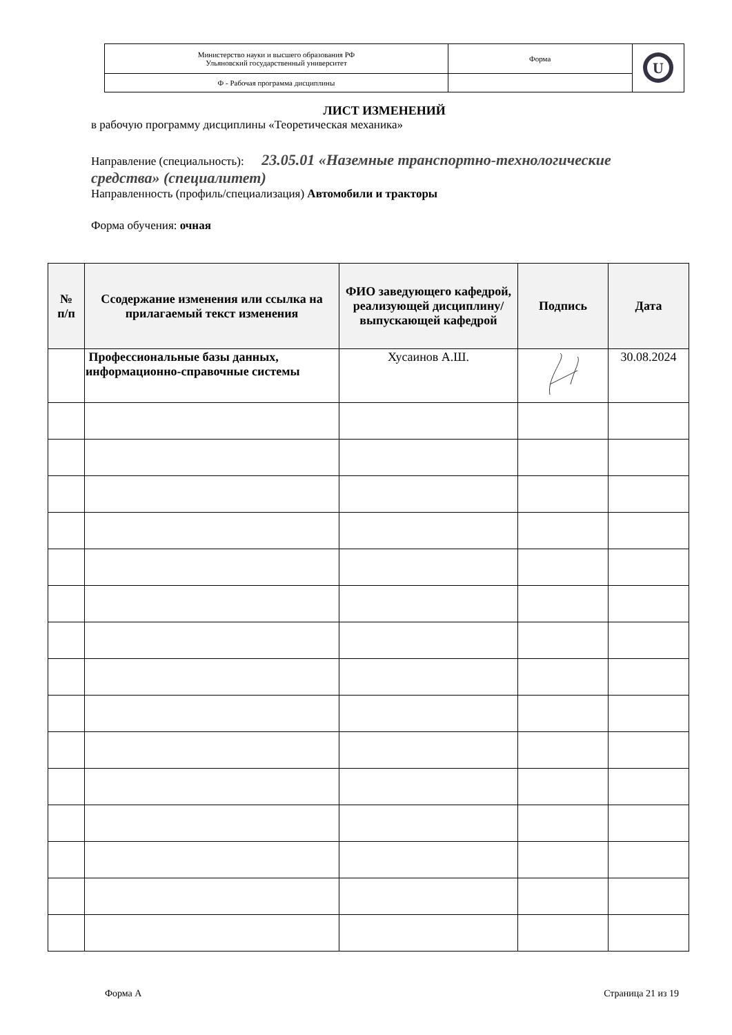| Министерство науки и высшего образования РФ Ульяновский государственный университет | Форма | U |
| Ф - Рабочая программа дисциплины | | |
ЛИСТ ИЗМЕНЕНИЙ
в рабочую программу дисциплины «Теоретическая механика»
Направление (специальность): 23.05.01 «Наземные транспортно-технологические средства» (специалитет)
Направленность (профиль/специализация) Автомобили и тракторы
Форма обучения: очная
| № п/п | Ссодержание изменения или ссылка на прилагаемый текст изменения | ФИО заведующего кафедрой, реализующей дисциплину/ выпускающей кафедрой | Подпись | Дата |
| --- | --- | --- | --- | --- |
| | Профессиональные базы данных, информационно-справочные системы | Хусаинов А.Ш. | | 30.08.2024 |
Форма А Страница 21 из 19